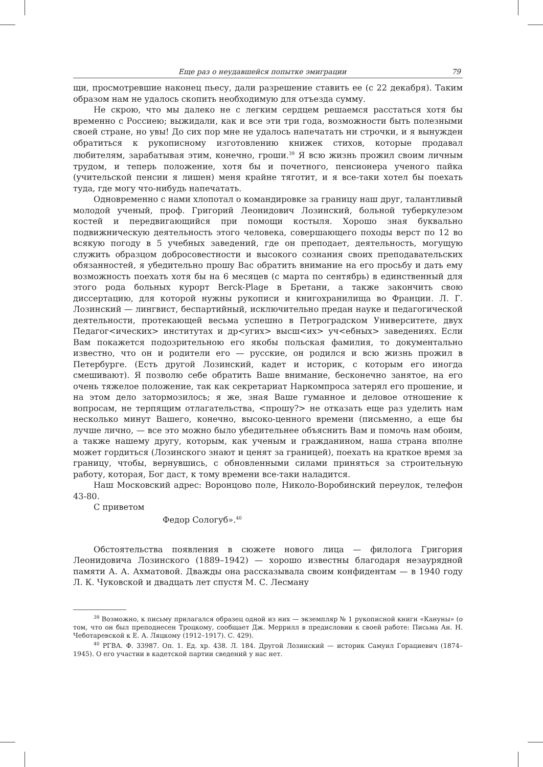Еще раз о неудавшейся попытке эмиграции 79
щи, просмотревшие наконец пьесу, дали разрешение ставить ее (с 22 декабря). Таким образом нам не удалось скопить необходимую для отъезда сумму.
Не скрою, что мы далеко не с легким сердцем решаемся расстаться хотя бы временно с Россиею; выжидали, как и все эти три года, возможности быть полезными своей стране, но увы! До сих пор мне не удалось напечатать ни строчки, и я вынужден обратиться к рукописному изготовлению книжек стихов, которые продавал любителям, зарабатывая этим, конечно, гроши.<sup>39</sup> Я всю жизнь прожил своим личным трудом, и теперь положение, хотя бы и почетного, пенсионера ученого пайка (учительской пенсии я лишен) меня крайне тяготит, и я все-таки хотел бы поехать туда, где могу что-нибудь напечатать.
Одновременно с нами хлопотал о командировке за границу наш друг, талантливый молодой ученый, проф. Григорий Леонидович Лозинский, больной туберкулезом костей и передвигающийся при помощи костыля. Хорошо зная буквально подвижническую деятельность этого человека, совершающего походы верст по 12 во всякую погоду в 5 учебных заведений, где он преподает, деятельность, могущую служить образцом добросовестности и высокого сознания своих преподавательских обязанностей, я убедительно прошу Вас обратить внимание на его просьбу и дать ему возможность поехать хотя бы на 6 месяцев (с марта по сентябрь) в единственный для этого рода больных курорт Berck-Plage в Бретани, а также закончить свою диссертацию, для которой нужны рукописи и книгохранилища во Франции. Л. Г. Лозинский — лингвист, беспартийный, исключительно предан науке и педагогической деятельности, протекающей весьма успешно в Петроградском Университете, двух Педагог<ических> институтах и др<угих> высш<их> уч<ебных> заведениях. Если Вам покажется подозрительною его якобы польская фамилия, то документально известно, что он и родители его — русские, он родился и всю жизнь прожил в Петербурге. (Есть другой Лозинский, кадет и историк, с которым его иногда смешивают). Я позволю себе обратить Ваше внимание, бесконечно занятое, на его очень тяжелое положение, так как секретариат Наркомпроса затерял его прошение, и на этом дело затормозилось; я же, зная Ваше гуманное и деловое отношение к вопросам, не терпящим отлагательства, <прошу?> не отказать еще раз уделить нам несколько минут Вашего, конечно, высоко-ценного времени (письменно, а еще бы лучше лично, — все это можно было убедительнее объяснить Вам и помочь нам обоим, а также нашему другу, которым, как ученым и гражданином, наша страна вполне может гордиться (Лозинского знают и ценят за границей), поехать на краткое время за границу, чтобы, вернувшись, с обновленными силами приняться за строительную работу, которая, Бог даст, к тому времени все-таки наладится.
Наш Московский адрес: Воронцово поле, Николо-Воробинский переулок, телефон 43-80.
С приветом
Федор Сологуб».<sup>40</sup>
Обстоятельства появления в сюжете нового лица — филолога Григория Леонидовича Лозинского (1889–1942) — хорошо известны благодаря незаурядной памяти А. А. Ахматовой. Дважды она рассказывала своим конфидентам — в 1940 году Л. К. Чуковской и двадцать лет спустя М. С. Лесману
<sup>39</sup> Возможно, к письму прилагался образец одной из них — экземпляр № 1 рукописной книги «Кануны» (о том, что он был преподнесен Троцкому, сообщает Дж. Меррилл в предисловии к своей работе: Письма Ан. Н. Чеботаревской к Е. А. Ляцкому (1912–1917). С. 429).
<sup>40</sup> РГВА. Ф. 33987. Оп. 1. Ед. хр. 438. Л. 184. Другой Лозинский — историк Самуил Горациевич (1874–1945). О его участии в кадетской партии сведений у нас нет.